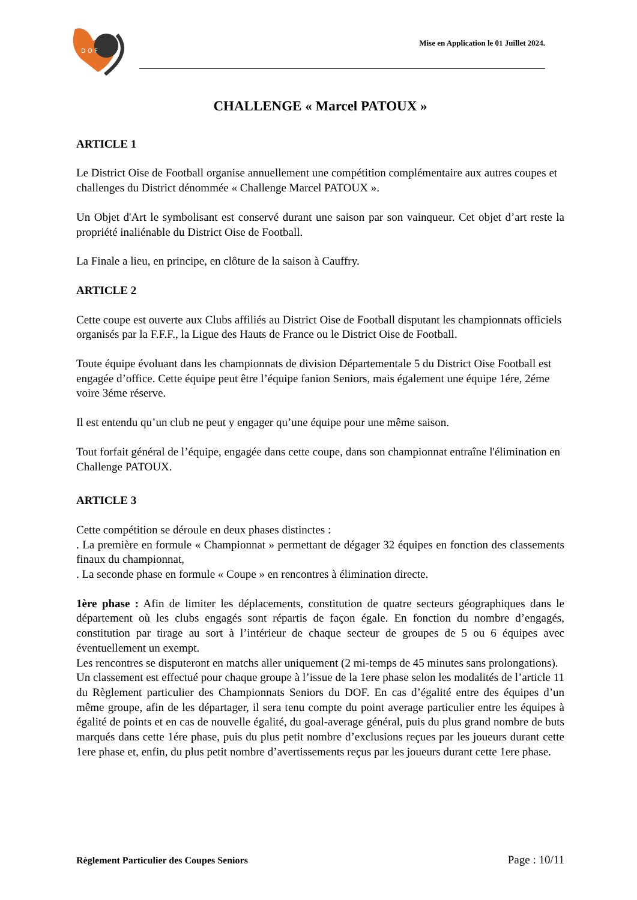D O F
Mise en Application le 01 Juillet 2024.
CHALLENGE « Marcel PATOUX »
ARTICLE 1
Le District Oise de Football organise annuellement une compétition complémentaire aux autres coupes et challenges du District dénommée « Challenge Marcel PATOUX ».
Un Objet d'Art le symbolisant est conservé durant une saison par son vainqueur. Cet objet d’art reste la propriété inaliénable du District Oise de Football.
La Finale a lieu, en principe, en clôture de la saison à Cauffry.
ARTICLE 2
Cette coupe est ouverte aux Clubs affiliés au District Oise de Football disputant les championnats officiels organisés par la F.F.F., la Ligue des Hauts de France ou le District Oise de Football.
Toute équipe évoluant dans les championnats de division Départementale 5 du District Oise Football est engagée d’office. Cette équipe peut être l’équipe fanion Seniors, mais également une équipe 1ére, 2éme voire 3éme réserve.
Il est entendu qu’un club ne peut y engager qu’une équipe pour une même saison.
Tout forfait général de l’équipe, engagée dans cette coupe, dans son championnat entraîne l'élimination en Challenge PATOUX.
ARTICLE 3
Cette compétition se déroule en deux phases distinctes :
. La première en formule « Championnat » permettant de dégager 32 équipes en fonction des classements finaux du championnat,
. La seconde phase en formule « Coupe » en rencontres à élimination directe.
1ère phase : Afin de limiter les déplacements, constitution de quatre secteurs géographiques dans le département où les clubs engagés sont répartis de façon égale. En fonction du nombre d’engagés, constitution par tirage au sort à l’intérieur de chaque secteur de groupes de 5 ou 6 équipes avec éventuellement un exempt.
Les rencontres se disputeront en matchs aller uniquement (2 mi-temps de 45 minutes sans prolongations).
Un classement est effectué pour chaque groupe à l’issue de la 1ere phase selon les modalités de l’article 11 du Règlement particulier des Championnats Seniors du DOF. En cas d’égalité entre des équipes d’un même groupe, afin de les départager, il sera tenu compte du point average particulier entre les équipes à égalité de points et en cas de nouvelle égalité, du goal-average général, puis du plus grand nombre de buts marqués dans cette 1ére phase, puis du plus petit nombre d’exclusions reçues par les joueurs durant cette 1ere phase et, enfin, du plus petit nombre d’avertissements reçus par les joueurs durant cette 1ere phase.
Règlement Particulier des Coupes Seniors Page : 10/11